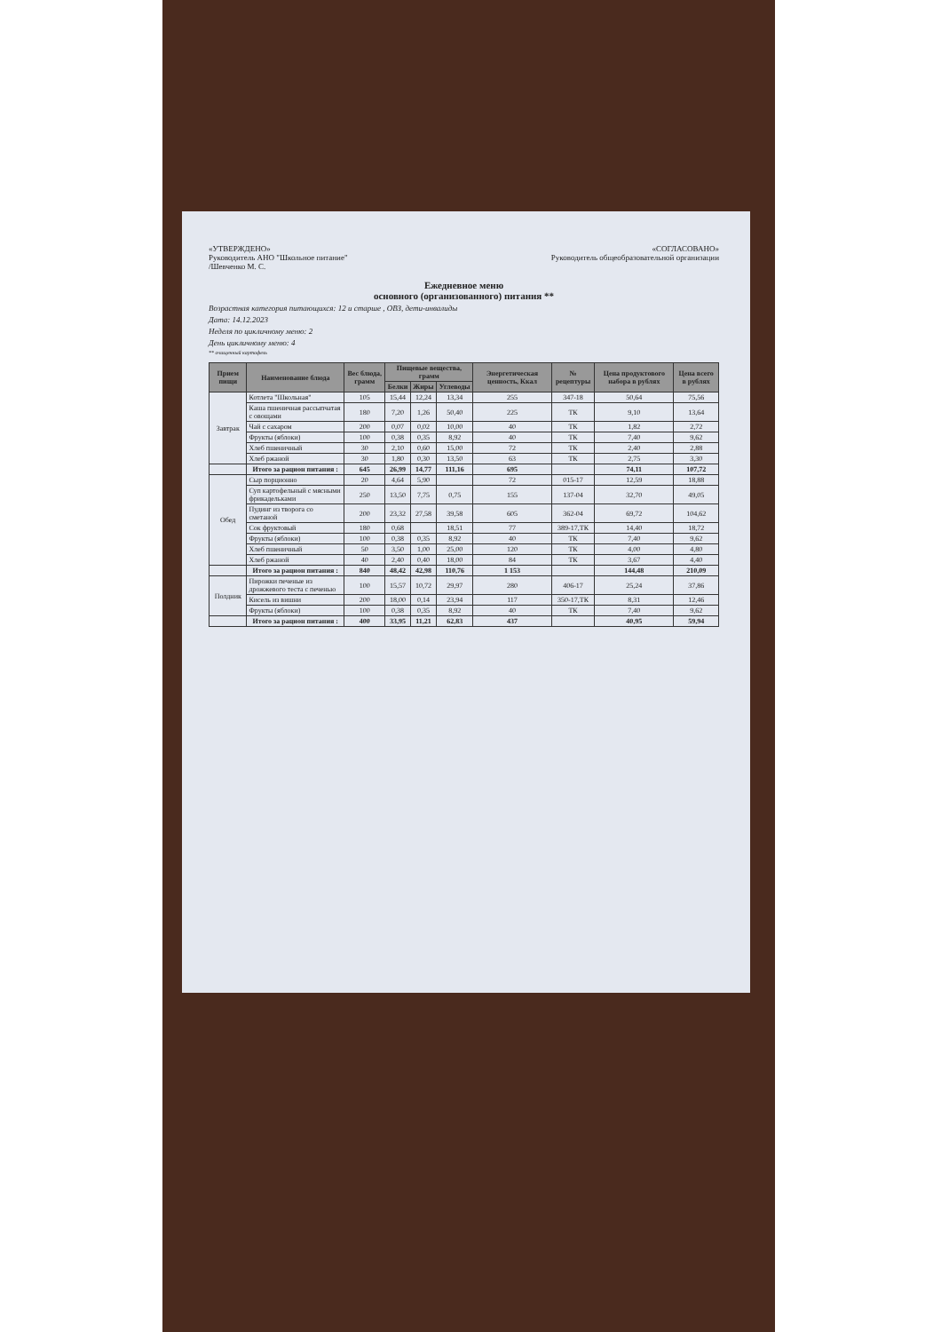«УТВЕРЖДЕНО»
Руководитель АНО "Школьное питание"
/Шевченко М. С.
«СОГЛАСОВАНО»
Руководитель общеобразовательной организации
Ежедневное меню
основного (организованного) питания **
Возрастная категория питающихся: 12 и старше , ОВЗ, дети-инвалиды
Дата: 14.12.2023
Неделя по цикличному меню: 2
День цикличному меню: 4
** очищенный картофель
| Прием пищи | Наименование блюда | Вес блюда, грамм | Пищевые вещества, грамм | | | Энергетическая ценность, Ккал | № рецептуры | Цена продуктового набора в рублях | Цена всего в рублях |
| --- | --- | --- | --- | --- | --- | --- | --- | --- | --- |
| | | | Белки | Жиры | Углеводы | | | | |
| Завтрак | Котлета "Школьная" | 105 | 15,44 | 12,24 | 13,34 | 255 | 347-18 | 50,64 | 75,56 |
| | Каша пшеничная рассыпчатая с овощами | 180 | 7,20 | 1,26 | 50,40 | 225 | ТК | 9,10 | 13,64 |
| | Чай с сахаром | 200 | 0,07 | 0,02 | 10,00 | 40 | ТК | 1,82 | 2,72 |
| | Фрукты (яблоки) | 100 | 0,38 | 0,35 | 8,92 | 40 | ТК | 7,40 | 9,62 |
| | Хлеб пшеничный | 30 | 2,10 | 0,60 | 15,00 | 72 | ТК | 2,40 | 2,88 |
| | Хлеб ржаной | 30 | 1,80 | 0,30 | 13,50 | 63 | ТК | 2,75 | 3,30 |
| | Итого за рацион питания : | 645 | 26,99 | 14,77 | 111,16 | 695 | | 74,11 | 107,72 |
| Обед | Сыр порционно | 20 | 4,64 | 5,90 | | 72 | 015-17 | 12,59 | 18,88 |
| | Суп картофельный с мясными фрикадельками | 250 | 13,50 | 7,75 | 0,75 | 155 | 137-04 | 32,70 | 49,05 |
| | Пудинг из творога со сметаной | 200 | 23,32 | 27,58 | 39,58 | 605 | 362-04 | 69,72 | 104,62 |
| | Сок фруктовый | 180 | 0,68 | | 18,51 | 77 | 389-17,ТК | 14,40 | 18,72 |
| | Фрукты (яблоки) | 100 | 0,38 | 0,35 | 8,92 | 40 | ТК | 7,40 | 9,62 |
| | Хлеб пшеничный | 50 | 3,50 | 1,00 | 25,00 | 120 | ТК | 4,00 | 4,80 |
| | Хлеб ржаной | 40 | 2,40 | 0,40 | 18,00 | 84 | ТК | 3,67 | 4,40 |
| | Итого за рацион питания : | 840 | 48,42 | 42,98 | 110,76 | 1 153 | | 144,48 | 210,09 |
| Полдник | Пирожки печеные из дрожжевого теста с печенью | 100 | 15,57 | 10,72 | 29,97 | 280 | 406-17 | 25,24 | 37,86 |
| | Кисель из вишни | 200 | 18,00 | 0,14 | 23,94 | 117 | 350-17,ТК | 8,31 | 12,46 |
| | Фрукты (яблоки) | 100 | 0,38 | 0,35 | 8,92 | 40 | ТК | 7,40 | 9,62 |
| | Итого за рацион питания : | 400 | 33,95 | 11,21 | 62,83 | 437 | | 40,95 | 59,94 |